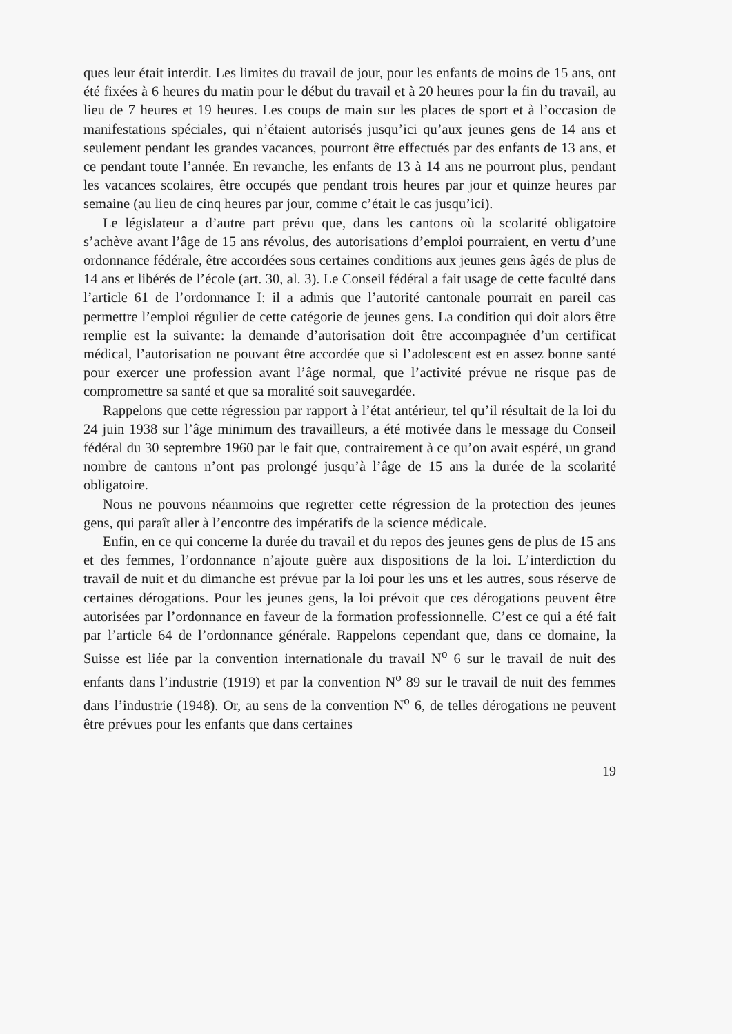ques leur était interdit. Les limites du travail de jour, pour les enfants de moins de 15 ans, ont été fixées à 6 heures du matin pour le début du travail et à 20 heures pour la fin du travail, au lieu de 7 heures et 19 heures. Les coups de main sur les places de sport et à l’occasion de manifestations spéciales, qui n’étaient autorisés jusqu’ici qu’aux jeunes gens de 14 ans et seulement pendant les grandes vacances, pourront être effectués par des enfants de 13 ans, et ce pendant toute l’année. En revanche, les enfants de 13 à 14 ans ne pourront plus, pendant les vacances scolaires, être occupés que pendant trois heures par jour et quinze heures par semaine (au lieu de cinq heures par jour, comme c’était le cas jusqu’ici).
Le législateur a d’autre part prévu que, dans les cantons où la scolarité obligatoire s’achève avant l’âge de 15 ans révolus, des autorisations d’emploi pourraient, en vertu d’une ordonnance fédérale, être accordées sous certaines conditions aux jeunes gens âgés de plus de 14 ans et libérés de l’école (art. 30, al. 3). Le Conseil fédéral a fait usage de cette faculté dans l’article 61 de l’ordonnance I: il a admis que l’autorité cantonale pourrait en pareil cas permettre l’emploi régulier de cette catégorie de jeunes gens. La condition qui doit alors être remplie est la suivante: la demande d’autorisation doit être accompagnée d’un certificat médical, l’autorisation ne pouvant être accordée que si l’adolescent est en assez bonne santé pour exercer une profession avant l’âge normal, que l’activité prévue ne risque pas de compromettre sa santé et que sa moralité soit sauvegardée.
Rappelons que cette régression par rapport à l’état antérieur, tel qu’il résultait de la loi du 24 juin 1938 sur l’âge minimum des travailleurs, a été motivée dans le message du Conseil fédéral du 30 septembre 1960 par le fait que, contrairement à ce qu’on avait espéré, un grand nombre de cantons n’ont pas prolongé jusqu’à l’âge de 15 ans la durée de la scolarité obligatoire.
Nous ne pouvons néanmoins que regretter cette régression de la protection des jeunes gens, qui paraît aller à l’encontre des impératifs de la science médicale.
Enfin, en ce qui concerne la durée du travail et du repos des jeunes gens de plus de 15 ans et des femmes, l’ordonnance n’ajoute guère aux dispositions de la loi. L’interdiction du travail de nuit et du dimanche est prévue par la loi pour les uns et les autres, sous réserve de certaines dérogations. Pour les jeunes gens, la loi prévoit que ces dérogations peuvent être autorisées par l’ordonnance en faveur de la formation professionnelle. C’est ce qui a été fait par l’article 64 de l’ordonnance générale. Rappelons cependant que, dans ce domaine, la Suisse est liée par la convention internationale du travail N<sup>o</sup> 6 sur le travail de nuit des enfants dans l’industrie (1919) et par la convention N<sup>o</sup> 89 sur le travail de nuit des femmes dans l’industrie (1948). Or, au sens de la convention N<sup>o</sup> 6, de telles dérogations ne peuvent être prévues pour les enfants que dans certaines
19